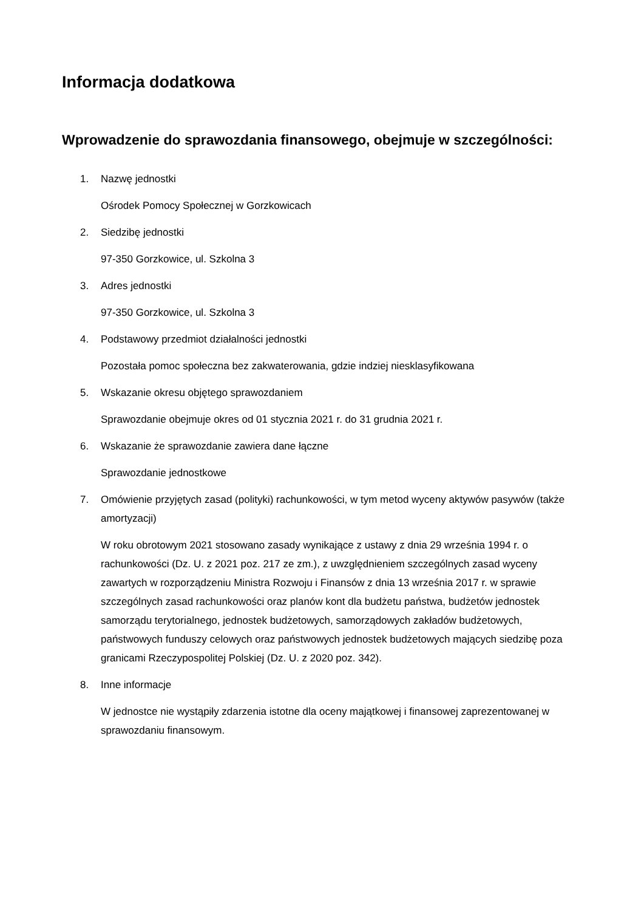Informacja dodatkowa
Wprowadzenie do sprawozdania finansowego, obejmuje w szczególności:
1. Nazwę jednostki
Ośrodek Pomocy Społecznej w Gorzkowicach
2. Siedzibę jednostki
97-350 Gorzkowice, ul. Szkolna 3
3. Adres jednostki
97-350 Gorzkowice, ul. Szkolna 3
4. Podstawowy przedmiot działalności jednostki
Pozostała pomoc społeczna bez zakwaterowania, gdzie indziej niesklasyfikowana
5. Wskazanie okresu objętego sprawozdaniem
Sprawozdanie obejmuje okres od 01 stycznia 2021 r. do 31 grudnia 2021 r.
6. Wskazanie że sprawozdanie zawiera dane łączne
Sprawozdanie jednostkowe
7. Omówienie przyjętych zasad (polityki) rachunkowości, w tym metod wyceny aktywów pasywów (także amortyzacji)
W roku obrotowym 2021 stosowano zasady wynikające z ustawy z dnia 29 września 1994 r. o rachunkowości (Dz. U. z 2021 poz. 217 ze zm.), z uwzględnieniem szczególnych zasad wyceny zawartych w rozporządzeniu Ministra Rozwoju i Finansów z dnia 13 września 2017 r. w sprawie szczególnych zasad rachunkowości oraz planów kont dla budżetu państwa, budżetów jednostek samorządu terytorialnego, jednostek budżetowych, samorządowych zakładów budżetowych, państwowych funduszy celowych oraz państwowych jednostek budżetowych mających siedzibę poza granicami Rzeczypospolitej Polskiej (Dz. U. z 2020 poz. 342).
8. Inne informacje
W jednostce nie wystąpiły zdarzenia istotne dla oceny majątkowej i finansowej zaprezentowanej w sprawozdaniu finansowym.